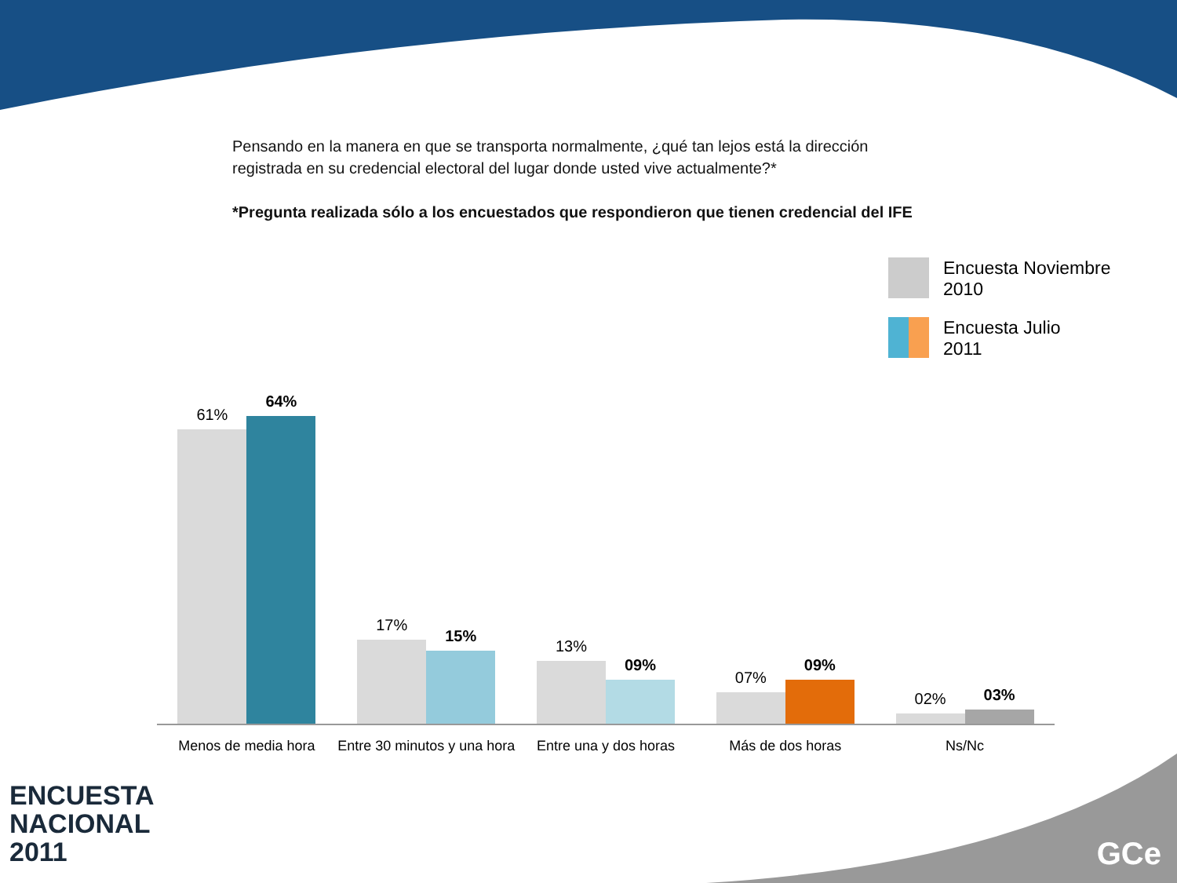Pensando en la manera en que se transporta normalmente, ¿qué tan lejos está la dirección registrada en su credencial electoral del lugar donde usted vive actualmente?*
*Pregunta realizada sólo a los encuestados que respondieron que tienen credencial del IFE
Encuesta Noviembre
2010
Encuesta Julio
2011
61%
64%
17%
15%
13%
09%
07%
09%
02%
03%
Menos de media hora Entre 30 minutos y una hora Entre una y dos horas Más de dos horas Ns/Nc
ENCUESTA
NACIONAL
2011
GCe